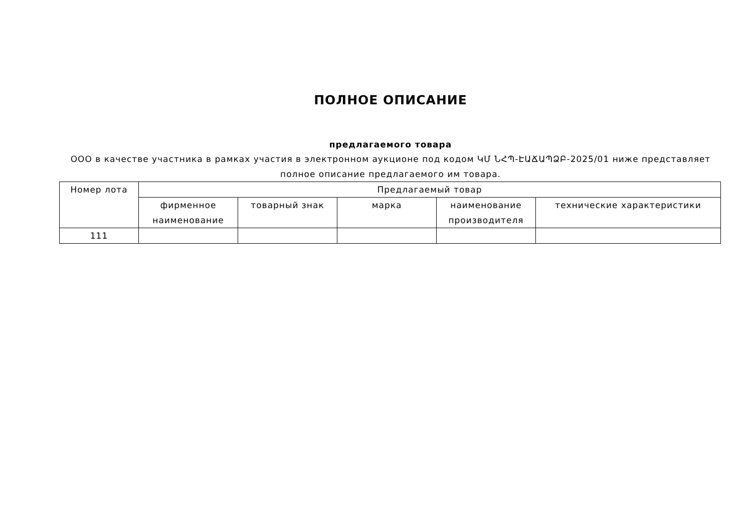ПОЛНОЕ ОПИСАНИЕ
предлагаемого товара
ООО в качестве участника в рамках участия в электронном аукционе под кодом ԿՄ ՆՀՊ-ԷԱՃԱՊՁԲ-2025/01 ниже представляет полное описание предлагаемого им товара.
| Номер лота | Предлагаемый товар | | | | |
| --- | --- | --- | --- | --- | --- |
| | фирменное наименование | товарный знак | марка | наименование производителя | технические характеристики |
| 111 | | | | | |